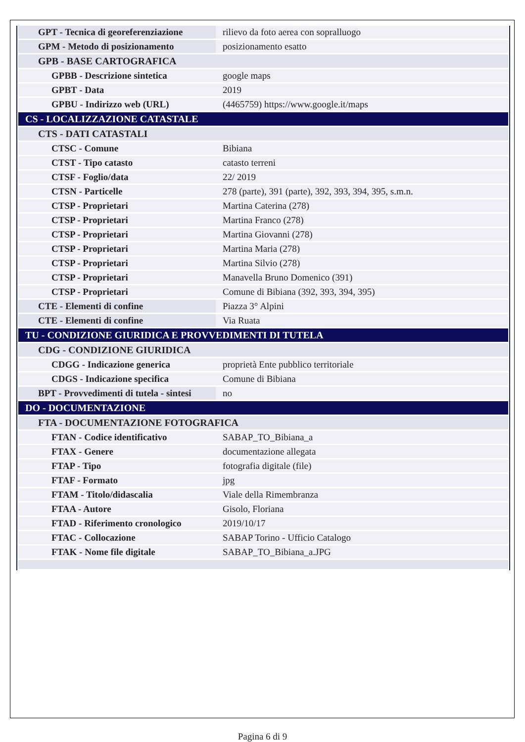| GPT - Tecnica di georeferenziazione | rilievo da foto aerea con sopralluogo |
| GPM - Metodo di posizionamento | posizionamento esatto |
| GPB - BASE CARTOGRAFICA | |
| GPBB - Descrizione sintetica | google maps |
| GPBT - Data | 2019 |
| GPBU - Indirizzo web (URL) | (4465759) https://www.google.it/maps |
| CS - LOCALIZZAZIONE CATASTALE | |
| CTS - DATI CATASTALI | |
| CTSC - Comune | Bibiana |
| CTST - Tipo catasto | catasto terreni |
| CTSF - Foglio/data | 22/ 2019 |
| CTSN - Particelle | 278 (parte), 391 (parte), 392, 393, 394, 395, s.m.n. |
| CTSP - Proprietari | Martina Caterina (278) |
| CTSP - Proprietari | Martina Franco (278) |
| CTSP - Proprietari | Martina Giovanni (278) |
| CTSP - Proprietari | Martina Maria (278) |
| CTSP - Proprietari | Martina Silvio (278) |
| CTSP - Proprietari | Manavella Bruno Domenico (391) |
| CTSP - Proprietari | Comune di Bibiana (392, 393, 394, 395) |
| CTE - Elementi di confine | Piazza 3° Alpini |
| CTE - Elementi di confine | Via Ruata |
| TU - CONDIZIONE GIURIDICA E PROVVEDIMENTI DI TUTELA | |
| CDG - CONDIZIONE GIURIDICA | |
| CDGG - Indicazione generica | proprietà Ente pubblico territoriale |
| CDGS - Indicazione specifica | Comune di Bibiana |
| BPT - Provvedimenti di tutela - sintesi | no |
| DO - DOCUMENTAZIONE | |
| FTA - DOCUMENTAZIONE FOTOGRAFICA | |
| FTAN - Codice identificativo | SABAP_TO_Bibiana_a |
| FTAX - Genere | documentazione allegata |
| FTAP - Tipo | fotografia digitale (file) |
| FTAF - Formato | jpg |
| FTAM - Titolo/didascalia | Viale della Rimembranza |
| FTAA - Autore | Gisolo, Floriana |
| FTAD - Riferimento cronologico | 2019/10/17 |
| FTAC - Collocazione | SABAP Torino - Ufficio Catalogo |
| FTAK - Nome file digitale | SABAP_TO_Bibiana_a.JPG |
Pagina 6 di 9